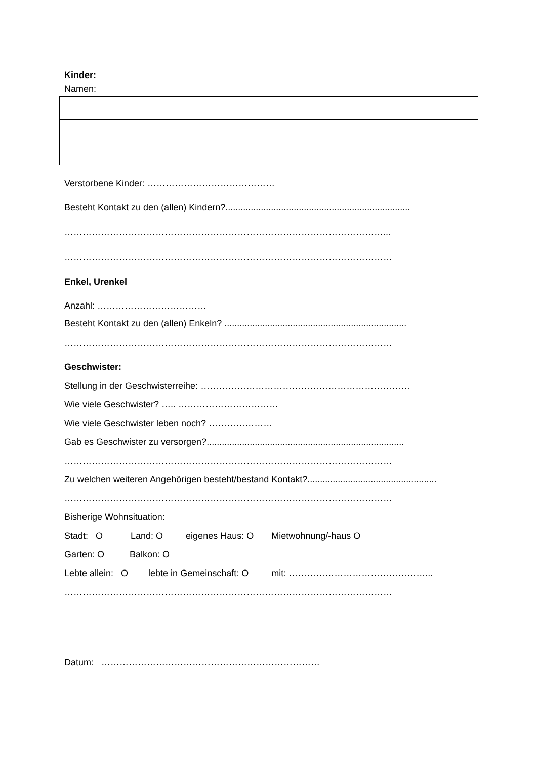Kinder:
Namen:
Verstorbene Kinder: ……………………………………
Besteht Kontakt zu den (allen) Kindern?.........................................................................
……………………………………………………………………………………………...
………………………………………………………………………………………………
Enkel, Urenkel
Anzahl: ………………………………
Besteht Kontakt zu den (allen) Enkeln? ........................................................................
………………………………………………………………………………………………
Geschwister:
Stellung in der Geschwisterreihe: ……………………………………………………………
Wie viele Geschwister? ….. ……………………………
Wie viele Geschwister leben noch? …………………
Gab es Geschwister zu versorgen?..............................................................................
………………………………………………………………………………………………
Zu welchen weiteren Angehörigen besteht/bestand Kontakt?...................................................
………………………………………………………………………………………………
Bisherige Wohnsituation:
Stadt: O Land: O eigenes Haus: O Mietwohnung/-haus O
Garten: O Balkon: O
Lebte allein: O lebte in Gemeinschaft: O mit: ………………………………………...
………………………………………………………………………………………………
Datum: ………………………………………………………………